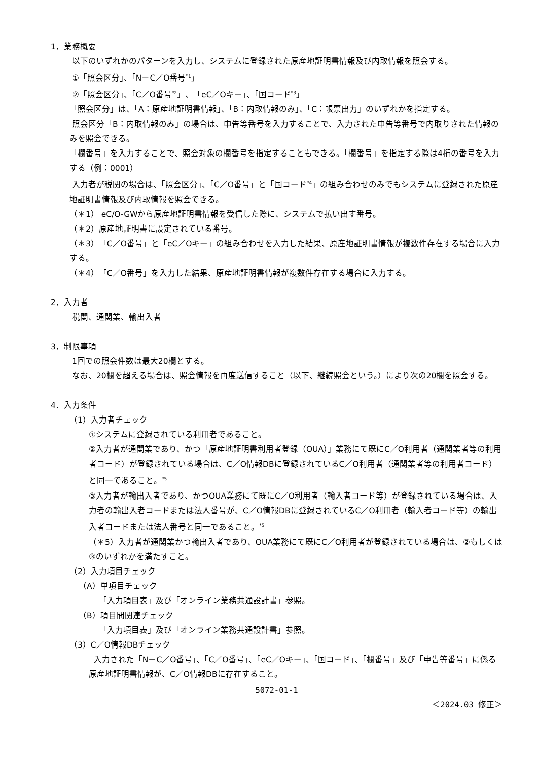1．業務概要
以下のいずれかのパターンを入力し、システムに登録された原産地証明書情報及び内取情報を照会する。
①「照会区分」、「N－C／O番号<sup>*1</sup>」
②「照会区分」、「C／O番号<sup>*2</sup>」、「eC／Oキー」、「国コード<sup>*3</sup>」
「照会区分」は、「A：原産地証明書情報」、「B：内取情報のみ」、「C：帳票出力」のいずれかを指定する。
照会区分「B：内取情報のみ」の場合は、申告等番号を入力することで、入力された申告等番号で内取りされた情報のみを照会できる。
「欄番号」を入力することで、照会対象の欄番号を指定することもできる。「欄番号」を指定する際は4桁の番号を入力する（例：0001）
入力者が税関の場合は、「照会区分」、「C／O番号」と「国コード<sup>*4</sup>」の組み合わせのみでもシステムに登録された原産地証明書情報及び内取情報を照会できる。
（＊1） eC/O-GWから原産地証明書情報を受信した際に、システムで払い出す番号。
（＊2）原産地証明書に設定されている番号。
（＊3）「C／O番号」と「eC／Oキー」の組み合わせを入力した結果、原産地証明書情報が複数件存在する場合に入力する。
（＊4）「C／O番号」を入力した結果、原産地証明書情報が複数件存在する場合に入力する。
2．入力者
税関、通関業、輸出入者
3．制限事項
1回での照会件数は最大20欄とする。
なお、20欄を超える場合は、照会情報を再度送信すること（以下、継続照会という。）により次の20欄を照会する。
4．入力条件
（1）入力者チェック
①システムに登録されている利用者であること。
②入力者が通関業であり、かつ「原産地証明書利用者登録（OUA）」業務にて既にC／O利用者（通関業者等の利用者コード）が登録されている場合は、C／O情報DBに登録されているC／O利用者（通関業者等の利用者コード）と同一であること。<sup>*5</sup>
③入力者が輸出入者であり、かつOUA業務にて既にC／O利用者（輸入者コード等）が登録されている場合は、入力者の輸出入者コードまたは法人番号が、C／O情報DBに登録されているC／O利用者（輸入者コード等）の輸出入者コードまたは法人番号と同一であること。<sup>*5</sup>
（＊5）入力者が通関業かつ輸出入者であり、OUA業務にて既にC／O利用者が登録されている場合は、②もしくは③のいずれかを満たすこと。
（2）入力項目チェック
（A）単項目チェック
「入力項目表」及び「オンライン業務共通設計書」参照。
（B）項目間関連チェック
「入力項目表」及び「オンライン業務共通設計書」参照。
（3）C／O情報DBチェック
入力された「N－C／O番号」、「C／O番号」、「eC／Oキー」、「国コード」、「欄番号」及び「申告等番号」に係る原産地証明書情報が、C／O情報DBに存在すること。
5072-01-1
＜2024.03 修正＞